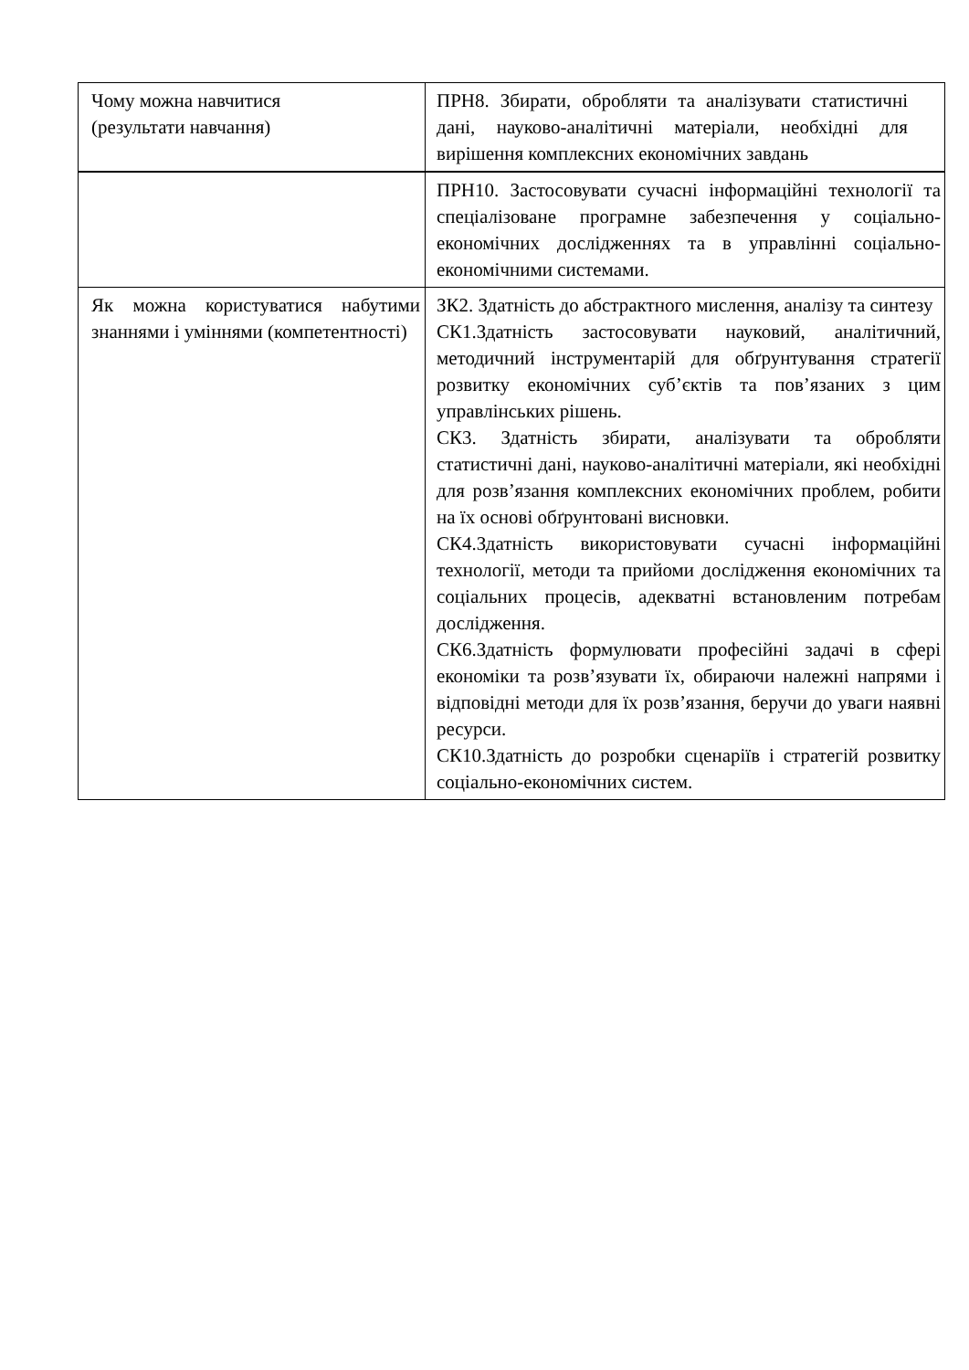| Чому можна навчитися (результати навчання) | ПРН8. Збирати, обробляти та аналізувати статистичні дані, науково-аналітичні матеріали, необхідні для вирішення комплексних економічних завдань |
| | ПРН10. Застосовувати сучасні інформаційні технології та спеціалізоване програмне забезпечення у соціально-економічних дослідженнях та в управлінні соціально-економічними системами. |
| Як можна користуватися набутими знаннями і уміннями (компетентності) | ЗК2. Здатність до абстрактного мислення, аналізу та синтезу СК1.Здатність застосовувати науковий, аналітичний, методичний інструментарій для обґрунтування стратегії розвитку економічних суб’єктів та пов’язаних з цим управлінських рішень. СК3. Здатність збирати, аналізувати та обробляти статистичні дані, науково-аналітичні матеріали, які необхідні для розв’язання комплексних економічних проблем, робити на їх основі обґрунтовані висновки. СК4.Здатність використовувати сучасні інформаційні технології, методи та прийоми дослідження економічних та соціальних процесів, адекватні встановленим потребам дослідження. СК6.Здатність формулювати професійні задачі в сфері економіки та розв’язувати їх, обираючи належні напрями і відповідні методи для їх розв’язання, беручи до уваги наявні ресурси. СК10.Здатність до розробки сценаріїв і стратегій розвитку соціально-економічних систем. |